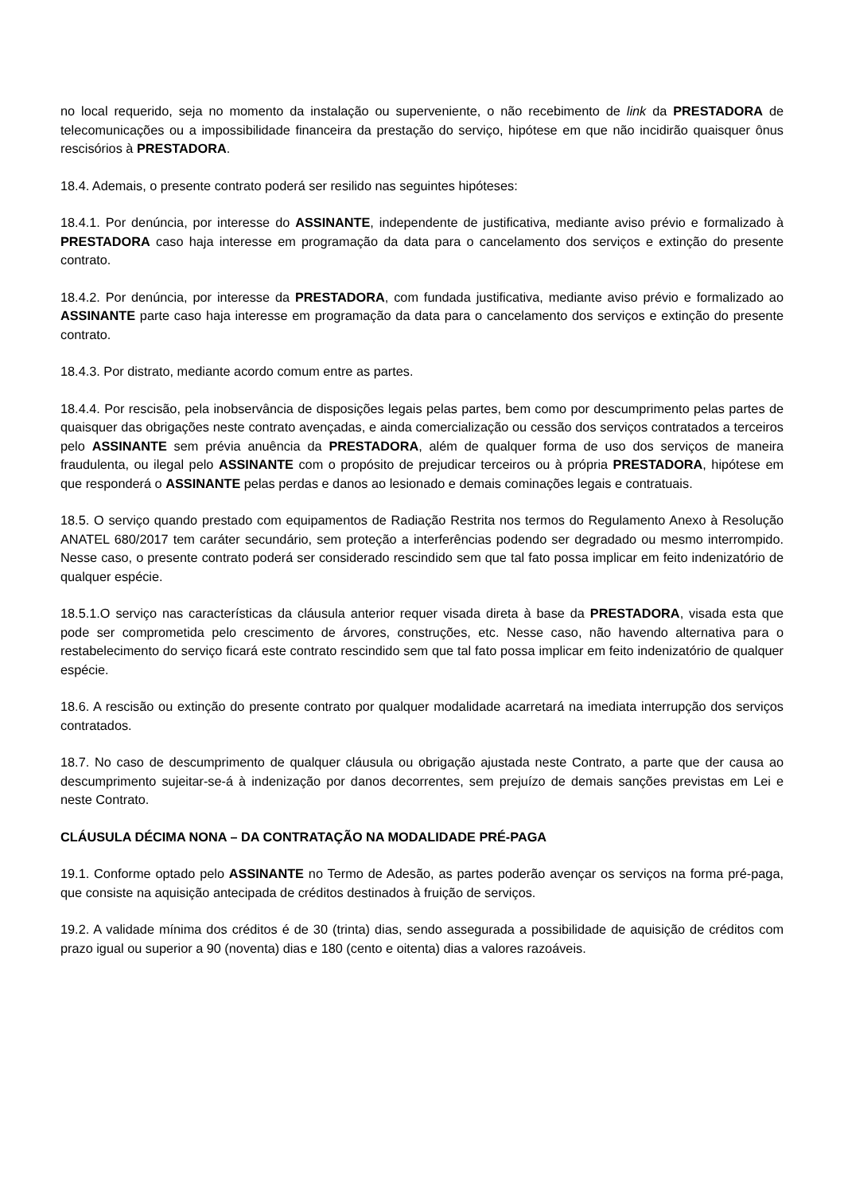no local requerido, seja no momento da instalação ou superveniente, o não recebimento de link da PRESTADORA de telecomunicações ou a impossibilidade financeira da prestação do serviço, hipótese em que não incidirão quaisquer ônus rescisórios à PRESTADORA.
18.4. Ademais, o presente contrato poderá ser resilido nas seguintes hipóteses:
18.4.1. Por denúncia, por interesse do ASSINANTE, independente de justificativa, mediante aviso prévio e formalizado à PRESTADORA caso haja interesse em programação da data para o cancelamento dos serviços e extinção do presente contrato.
18.4.2. Por denúncia, por interesse da PRESTADORA, com fundada justificativa, mediante aviso prévio e formalizado ao ASSINANTE parte caso haja interesse em programação da data para o cancelamento dos serviços e extinção do presente contrato.
18.4.3. Por distrato, mediante acordo comum entre as partes.
18.4.4. Por rescisão, pela inobservância de disposições legais pelas partes, bem como por descumprimento pelas partes de quaisquer das obrigações neste contrato avençadas, e ainda comercialização ou cessão dos serviços contratados a terceiros pelo ASSINANTE sem prévia anuência da PRESTADORA, além de qualquer forma de uso dos serviços de maneira fraudulenta, ou ilegal pelo ASSINANTE com o propósito de prejudicar terceiros ou à própria PRESTADORA, hipótese em que responderá o ASSINANTE pelas perdas e danos ao lesionado e demais cominações legais e contratuais.
18.5. O serviço quando prestado com equipamentos de Radiação Restrita nos termos do Regulamento Anexo à Resolução ANATEL 680/2017 tem caráter secundário, sem proteção a interferências podendo ser degradado ou mesmo interrompido. Nesse caso, o presente contrato poderá ser considerado rescindido sem que tal fato possa implicar em feito indenizatório de qualquer espécie.
18.5.1.O serviço nas características da cláusula anterior requer visada direta à base da PRESTADORA, visada esta que pode ser comprometida pelo crescimento de árvores, construções, etc. Nesse caso, não havendo alternativa para o restabelecimento do serviço ficará este contrato rescindido sem que tal fato possa implicar em feito indenizatório de qualquer espécie.
18.6. A rescisão ou extinção do presente contrato por qualquer modalidade acarretará na imediata interrupção dos serviços contratados.
18.7. No caso de descumprimento de qualquer cláusula ou obrigação ajustada neste Contrato, a parte que der causa ao descumprimento sujeitar-se-á à indenização por danos decorrentes, sem prejuízo de demais sanções previstas em Lei e neste Contrato.
CLÁUSULA DÉCIMA NONA – DA CONTRATAÇÃO NA MODALIDADE PRÉ-PAGA
19.1. Conforme optado pelo ASSINANTE no Termo de Adesão, as partes poderão avençar os serviços na forma pré-paga, que consiste na aquisição antecipada de créditos destinados à fruição de serviços.
19.2. A validade mínima dos créditos é de 30 (trinta) dias, sendo assegurada a possibilidade de aquisição de créditos com prazo igual ou superior a 90 (noventa) dias e 180 (cento e oitenta) dias a valores razoáveis.